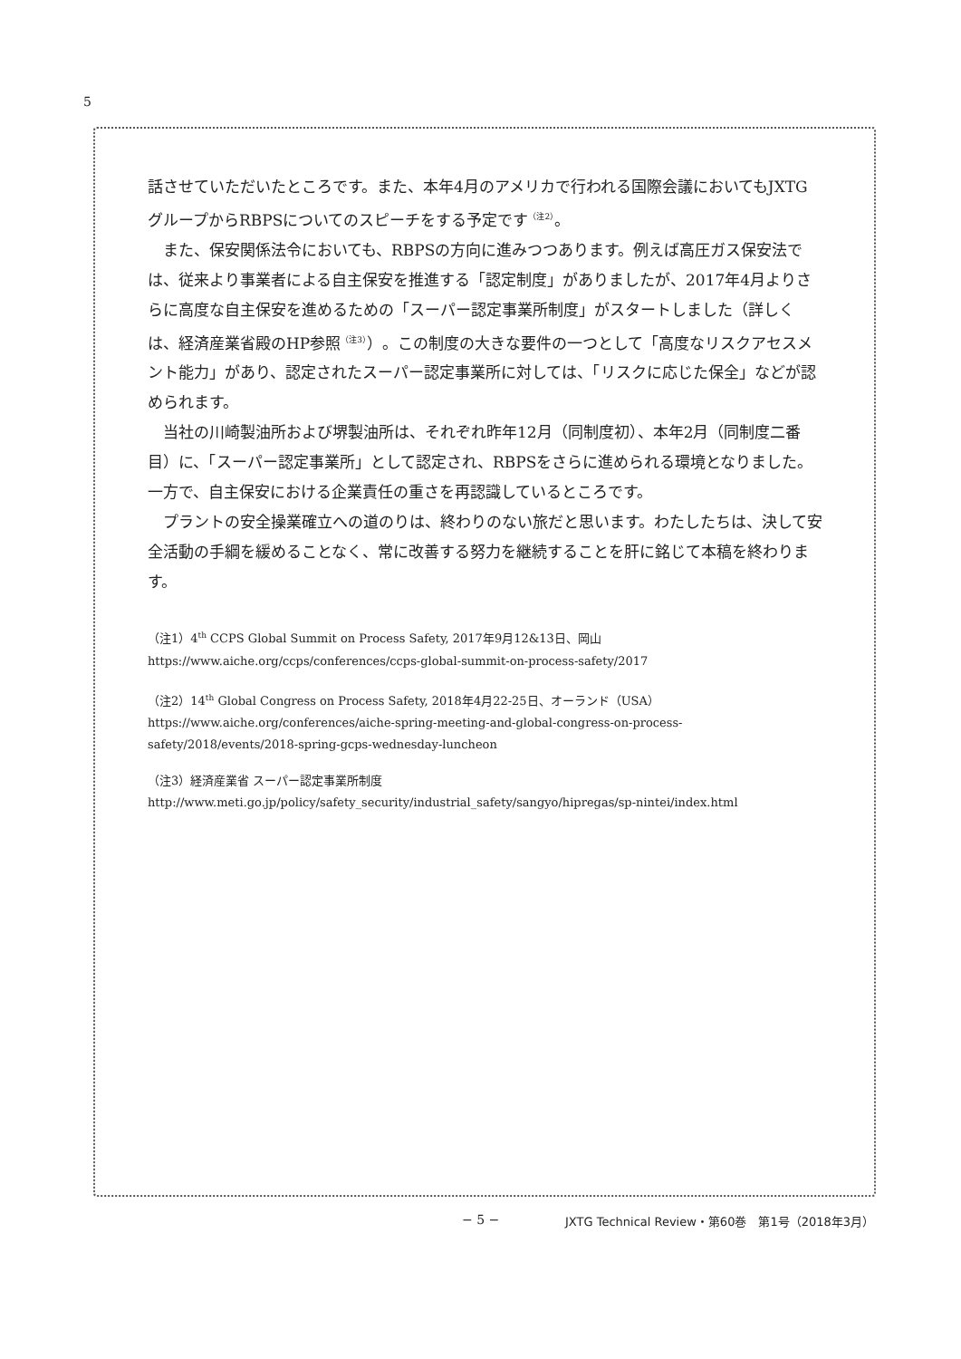5
話させていただいたところです。また、本年4月のアメリカで行われる国際会議においてもJXTGグループからRBPSについてのスピーチをする予定です<sup>（注2）</sup>。
また、保安関係法令においても、RBPSの方向に進みつつあります。例えば高圧ガス保安法では、従来より事業者による自主保安を推進する「認定制度」がありましたが、2017年4月よりさらに高度な自主保安を進めるための「スーパー認定事業所制度」がスタートしました（詳しくは、経済産業省殿のHP参照<sup>（注3）</sup>）。この制度の大きな要件の一つとして「高度なリスクアセスメント能力」があり、認定されたスーパー認定事業所に対しては、「リスクに応じた保全」などが認められます。
当社の川崎製油所および堺製油所は、それぞれ昨年12月（同制度初）、本年2月（同制度二番目）に、「スーパー認定事業所」として認定され、RBPSをさらに進められる環境となりました。一方で、自主保安における企業責任の重さを再認識しているところです。
プラントの安全操業確立への道のりは、終わりのない旅だと思います。わたしたちは、決して安全活動の手綱を緩めることなく、常に改善する努力を継続することを肝に銘じて本稿を終わります。
（注1）4<sup>th</sup> CCPS Global Summit on Process Safety, 2017年9月12&13日、岡山
https://www.aiche.org/ccps/conferences/ccps-global-summit-on-process-safety/2017
（注2）14<sup>th</sup> Global Congress on Process Safety, 2018年4月22-25日、オーランド（USA）
https://www.aiche.org/conferences/aiche-spring-meeting-and-global-congress-on-process-safety/2018/events/2018-spring-gcps-wednesday-luncheon
（注3）経済産業省 スーパー認定事業所制度
http://www.meti.go.jp/policy/safety_security/industrial_safety/sangyo/hipregas/sp-nintei/index.html
− 5 −
JXTG Technical Review・第60巻　第1号（2018年3月）